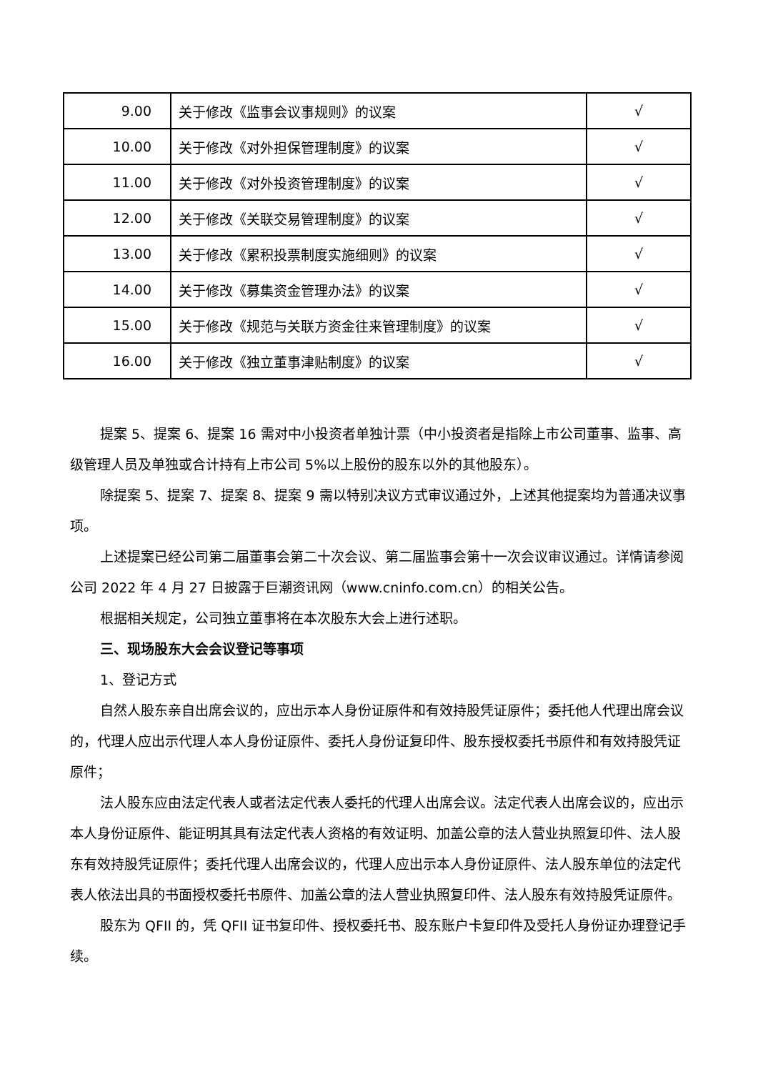| 9.00 | 关于修改《监事会议事规则》的议案 | √ |
| 10.00 | 关于修改《对外担保管理制度》的议案 | √ |
| 11.00 | 关于修改《对外投资管理制度》的议案 | √ |
| 12.00 | 关于修改《关联交易管理制度》的议案 | √ |
| 13.00 | 关于修改《累积投票制度实施细则》的议案 | √ |
| 14.00 | 关于修改《募集资金管理办法》的议案 | √ |
| 15.00 | 关于修改《规范与关联方资金往来管理制度》的议案 | √ |
| 16.00 | 关于修改《独立董事津贴制度》的议案 | √ |
提案 5、提案 6、提案 16 需对中小投资者单独计票（中小投资者是指除上市公司董事、监事、高级管理人员及单独或合计持有上市公司 5%以上股份的股东以外的其他股东）。
除提案 5、提案 7、提案 8、提案 9 需以特别决议方式审议通过外，上述其他提案均为普通决议事项。
上述提案已经公司第二届董事会第二十次会议、第二届监事会第十一次会议审议通过。详情请参阅公司 2022 年 4 月 27 日披露于巨潮资讯网（www.cninfo.com.cn）的相关公告。
根据相关规定，公司独立董事将在本次股东大会上进行述职。
三、现场股东大会会议登记等事项
1、登记方式
自然人股东亲自出席会议的，应出示本人身份证原件和有效持股凭证原件；委托他人代理出席会议的，代理人应出示代理人本人身份证原件、委托人身份证复印件、股东授权委托书原件和有效持股凭证原件；
法人股东应由法定代表人或者法定代表人委托的代理人出席会议。法定代表人出席会议的，应出示本人身份证原件、能证明其具有法定代表人资格的有效证明、加盖公章的法人营业执照复印件、法人股东有效持股凭证原件；委托代理人出席会议的，代理人应出示本人身份证原件、法人股东单位的法定代表人依法出具的书面授权委托书原件、加盖公章的法人营业执照复印件、法人股东有效持股凭证原件。
股东为 QFII 的，凭 QFII 证书复印件、授权委托书、股东账户卡复印件及受托人身份证办理登记手续。